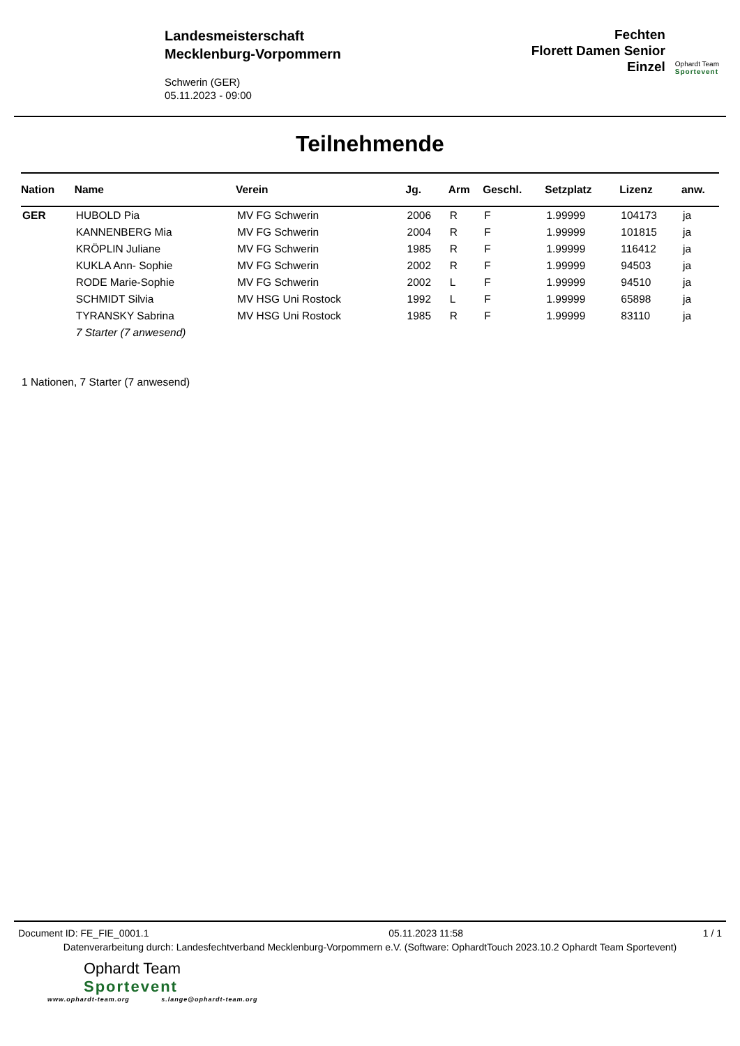Landesmeisterschaft
Mecklenburg-Vorpommern
Schwerin (GER)
05.11.2023 - 09:00
Fechten
Florett Damen Senior
Einzel
Ophardt Team
Sportevent
Teilnehmende
| Nation | Name | Verein | Jg. | Arm | Geschl. | Setzplatz | Lizenz | anw. |
| --- | --- | --- | --- | --- | --- | --- | --- | --- |
| GER | HUBOLD Pia | MV FG Schwerin | 2006 | R | F | 1.99999 | 104173 | ja |
| | KANNENBERG Mia | MV FG Schwerin | 2004 | R | F | 1.99999 | 101815 | ja |
| | KRÖPLIN Juliane | MV FG Schwerin | 1985 | R | F | 1.99999 | 116412 | ja |
| | KUKLA Ann- Sophie | MV FG Schwerin | 2002 | R | F | 1.99999 | 94503 | ja |
| | RODE Marie-Sophie | MV FG Schwerin | 2002 | L | F | 1.99999 | 94510 | ja |
| | SCHMIDT Silvia | MV HSG Uni Rostock | 1992 | L | F | 1.99999 | 65898 | ja |
| | TYRANSKY Sabrina | MV HSG Uni Rostock | 1985 | R | F | 1.99999 | 83110 | ja |
| | 7 Starter (7 anwesend) | | | | | | | |
1 Nationen, 7 Starter (7 anwesend)
Document ID: FE_FIE_0001.1 05.11.2023 11:58 1 / 1
Datenverarbeitung durch: Landesfechtverband Mecklenburg-Vorpommern e.V. (Software: OphardtTouch 2023.10.2 Ophardt Team Sportevent)
Ophardt Team
Sportevent
www.ophardt-team.org s.lange@ophardt-team.org